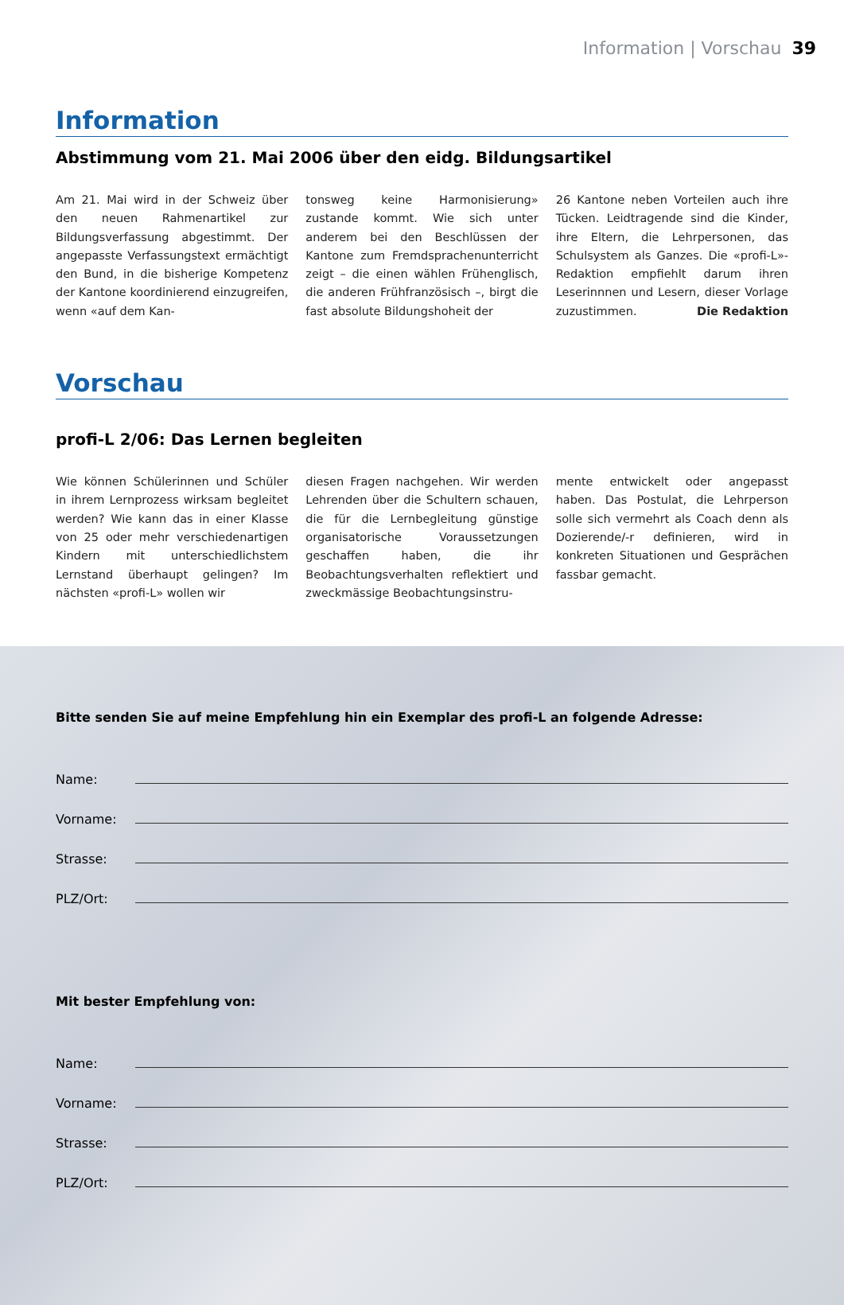Information | Vorschau 39
Information
Abstimmung vom 21. Mai 2006 über den eidg. Bildungsartikel
Am 21. Mai wird in der Schweiz über den neuen Rahmenartikel zur Bildungsverfassung abgestimmt. Der angepasste Verfassungstext ermächtigt den Bund, in die bisherige Kompetenz der Kantone koordinierend einzugreifen, wenn «auf dem Kan-
tonsweg keine Harmonisierung» zustande kommt. Wie sich unter anderem bei den Beschlüssen der Kantone zum Fremdsprachenunterricht zeigt – die einen wählen Frühenglisch, die anderen Frühfranzösisch –, birgt die fast absolute Bildungshoheit der
26 Kantone neben Vorteilen auch ihre Tücken. Leidtragende sind die Kinder, ihre Eltern, die Lehrpersonen, das Schulsystem als Ganzes. Die «profi-L»-Redaktion empfiehlt darum ihren Leserinnnen und Lesern, dieser Vorlage zuzustimmen. Die Redaktion
Vorschau
profi-L 2/06: Das Lernen begleiten
Wie können Schülerinnen und Schüler in ihrem Lernprozess wirksam begleitet werden? Wie kann das in einer Klasse von 25 oder mehr verschiedenartigen Kindern mit unterschiedlichstem Lernstand überhaupt gelingen? Im nächsten «profi-L» wollen wir
diesen Fragen nachgehen. Wir werden Lehrenden über die Schultern schauen, die für die Lernbegleitung günstige organisatorische Voraussetzungen geschaffen haben, die ihr Beobachtungsverhalten reflektiert und zweckmässige Beobachtungsinstru-
mente entwickelt oder angepasst haben. Das Postulat, die Lehrperson solle sich vermehrt als Coach denn als Dozierende/-r definieren, wird in konkreten Situationen und Gesprächen fassbar gemacht.
Bitte senden Sie auf meine Empfehlung hin ein Exemplar des profi-L an folgende Adresse:
Name:
Vorname:
Strasse:
PLZ/Ort:
Mit bester Empfehlung von:
Name:
Vorname:
Strasse:
PLZ/Ort: